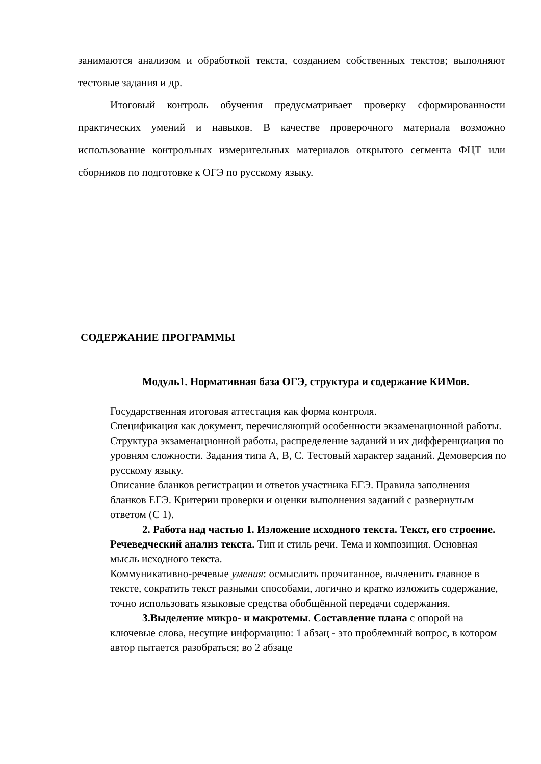занимаются анализом и обработкой текста, созданием собственных текстов; выполняют тестовые задания и др.
Итоговый контроль обучения предусматривает проверку сформированности практических умений и навыков. В качестве проверочного материала возможно использование контрольных измерительных материалов открытого сегмента ФЦТ или сборников по подготовке к ОГЭ по русскому языку.
СОДЕРЖАНИЕ ПРОГРАММЫ
Модуль1. Нормативная база ОГЭ, структура и содержание КИМов.
Государственная итоговая аттестация как форма контроля.
Спецификация как документ, перечисляющий особенности экзаменационной работы. Структура экзаменационной работы, распределение заданий и их дифференциация по уровням сложности. Задания типа А, В, С. Тестовый характер заданий. Демоверсия по русскому языку.
Описание бланков регистрации и ответов участника ЕГЭ. Правила заполнения бланков ЕГЭ. Критерии проверки и оценки выполнения заданий с развернутым ответом (С 1).
2. Работа над частью 1. Изложение исходного текста. Текст, его строение. Речеведческий анализ текста. Тип и стиль речи. Тема и композиция. Основная мысль исходного текста.
Коммуникативно-речевые умения: осмыслить прочитанное, вычленить главное в тексте, сократить текст разными способами, логично и кратко изложить содержание, точно использовать языковые средства обобщённой передачи содержания.
3.Выделение микро- и макротемы. Составление плана с опорой на ключевые слова, несущие информацию: 1 абзац - это проблемный вопрос, в котором автор пытается разобраться; во 2 абзаце